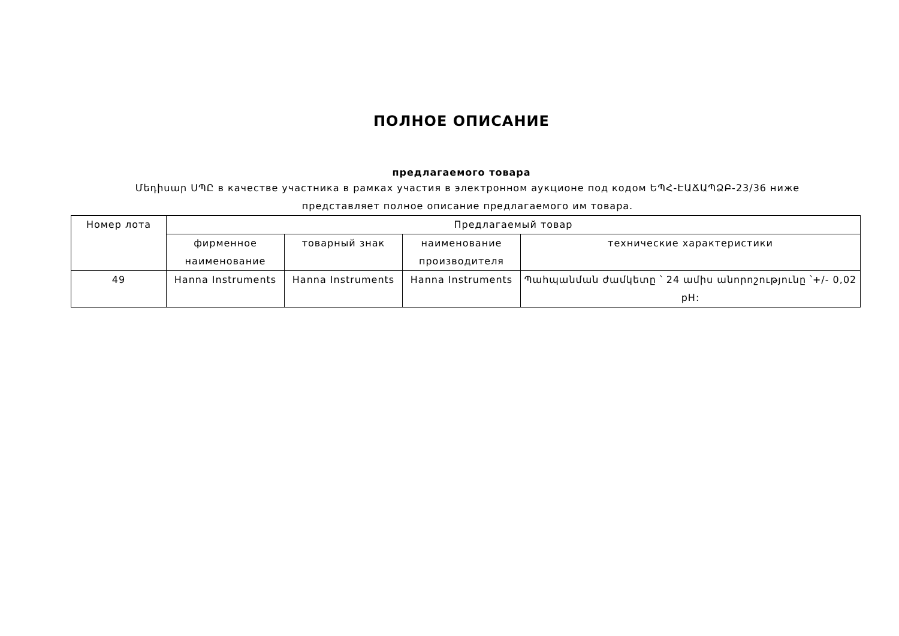ПОЛНОЕ ОПИСАНИЕ
предлагаемого товара
Մեդիսար ՍՊԸ в качестве участника в рамках участия в электронном аукционе под кодом ԵՊՀ-ԷԱՃԱՊՁԲ-23/36 ниже представляет полное описание предлагаемого им товара.
| Номер лота | Предлагаемый товар | | | |
| --- | --- | --- | --- | --- |
| | фирменное наименование | товарный знак | наименование производителя | технические характеристики |
| 49 | Hanna Instruments | Hanna Instruments | Hanna Instruments | Պահպանման ժամկետը ՝ 24 ամիս անորոշությունը ՝+/- 0,02 pH: |